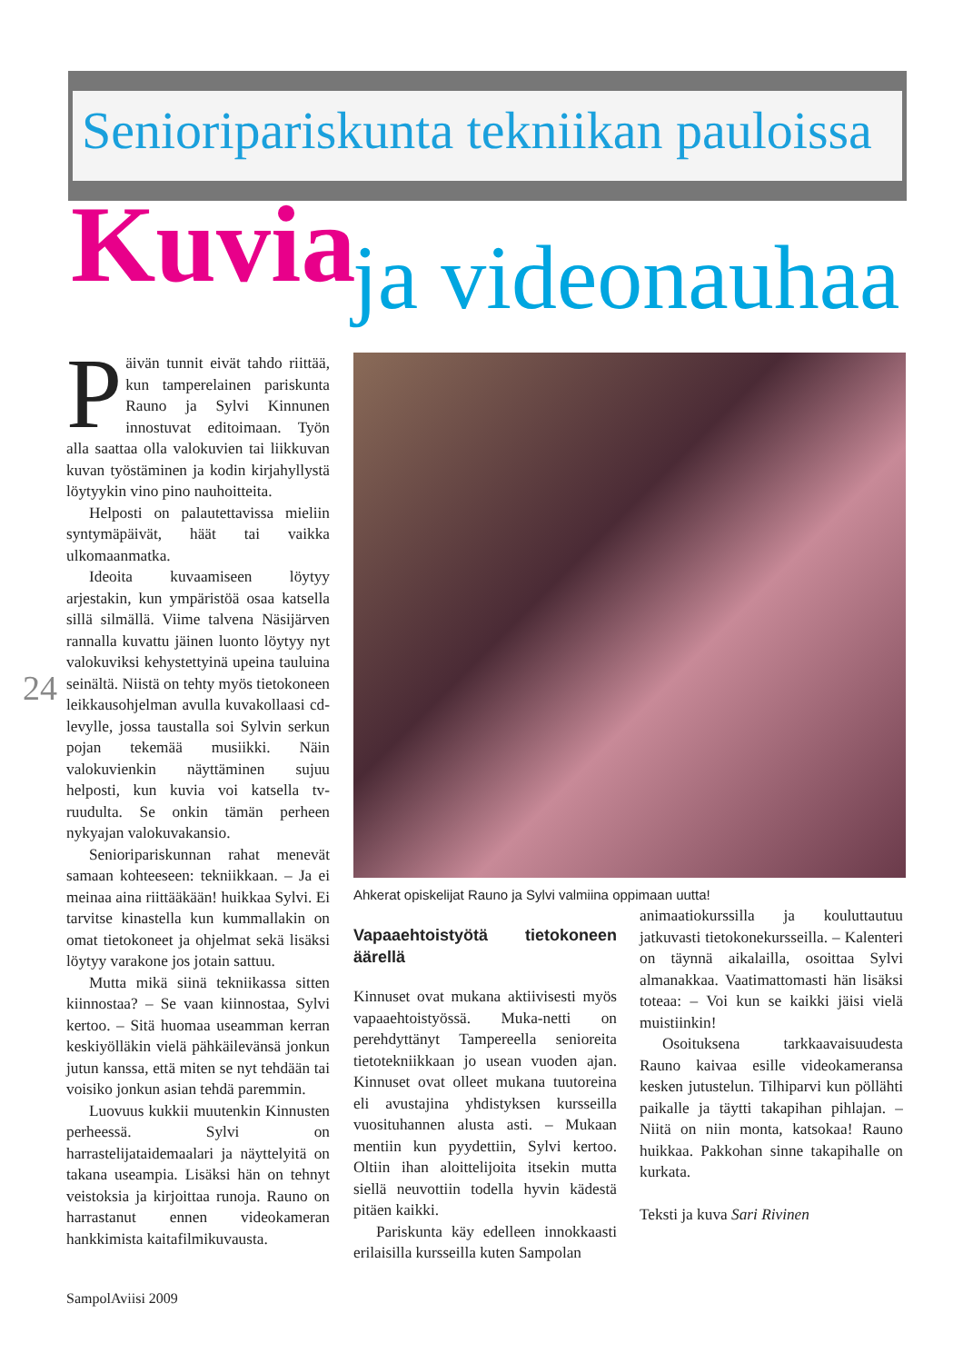Senioripariskunta tekniikan pauloissa
Kuvia ja videonauhaa
24
Päivän tunnit eivät tahdo riittää, kun tamperelainen pariskunta Rauno ja Sylvi Kinnunen innostuvat editoimaan. Työn alla saattaa olla valokuvien tai liikkuvan kuvan työstäminen ja kodin kirjahyllystä löytyykin vino pino nauhoitteita.
Helposti on palautettavissa mieliin syntymäpäivät, häät tai vaikka ulkomaanmatka.
Ideoita kuvaamiseen löytyy arjestakin, kun ympäristöä osaa katsella sillä silmällä. Viime talvena Näsijärven rannalla kuvattu jäinen luonto löytyy nyt valokuviksi kehystettyinä upeina tauluina seinältä. Niistä on tehty myös tietokoneen leikkausohjelman avulla kuvakollaasi cd-levylle, jossa taustalla soi Sylvin serkun pojan tekemää musiikki. Näin valokuvienkin näyttäminen sujuu helposti, kun kuvia voi katsella tv-ruudulta. Se onkin tämän perheen nykyajan valokuvakansio.
Senioripariskunnan rahat menevät samaan kohteeseen: tekniikkaan. – Ja ei meinaa aina riittääkään! huikkaa Sylvi. Ei tarvitse kinastella kun kummallakin on omat tietokoneet ja ohjelmat sekä lisäksi löytyy varakone jos jotain sattuu.
Mutta mikä siinä tekniikassa sitten kiinnostaa? – Se vaan kiinnostaa, Sylvi kertoo. – Sitä huomaa useamman kerran keskiyölläkin vielä pähkäilevänsä jonkun jutun kanssa, että miten se nyt tehdään tai voisiko jonkun asian tehdä paremmin.
Luovuus kukkii muutenkin Kinnusten perheessä. Sylvi on harrastelijataidemaalari ja näyttelyitä on takana useampia. Lisäksi hän on tehnyt veistoksia ja kirjoittaa runoja. Rauno on harrastanut ennen videokameran hankkimista kaitafilmikuvausta.
Ahkerat opiskelijat Rauno ja Sylvi valmiina oppimaan uutta!
Vapaaehtoistyötä tietokoneen äärellä
Kinnuset ovat mukana aktiivisesti myös vapaaehtoistyössä. Muka-netti on perehdyttänyt Tampereella senioreita tietotekniikkaan jo usean vuoden ajan. Kinnuset ovat olleet mukana tuutoreina eli avustajina yhdistyksen kursseilla vuosituhannen alusta asti. – Mukaan mentiin kun pyydettiin, Sylvi kertoo. Oltiin ihan aloittelijoita itsekin mutta siellä neuvottiin todella hyvin kädestä pitäen kaikki.
Pariskunta käy edelleen innokkaasti erilaisilla kursseilla kuten Sampolan
animaatiokurssilla ja kouluttautuu jatkuvasti tietokonekursseilla. – Kalenteri on täynnä aikalailla, osoittaa Sylvi almanakkaa. Vaatimattomasti hän lisäksi toteaa: – Voi kun se kaikki jäisi vielä muistiinkin!
Osoituksena tarkkaavaisuudesta Rauno kaivaa esille videokameransa kesken jutustelun. Tilhiparvi kun pöllähti paikalle ja täytti takapihan pihlajan. – Niitä on niin monta, katsokaa! Rauno huikkaa. Pakkohan sinne takapihalle on kurkata.
Teksti ja kuva Sari Rivinen
SampolAviisi 2009